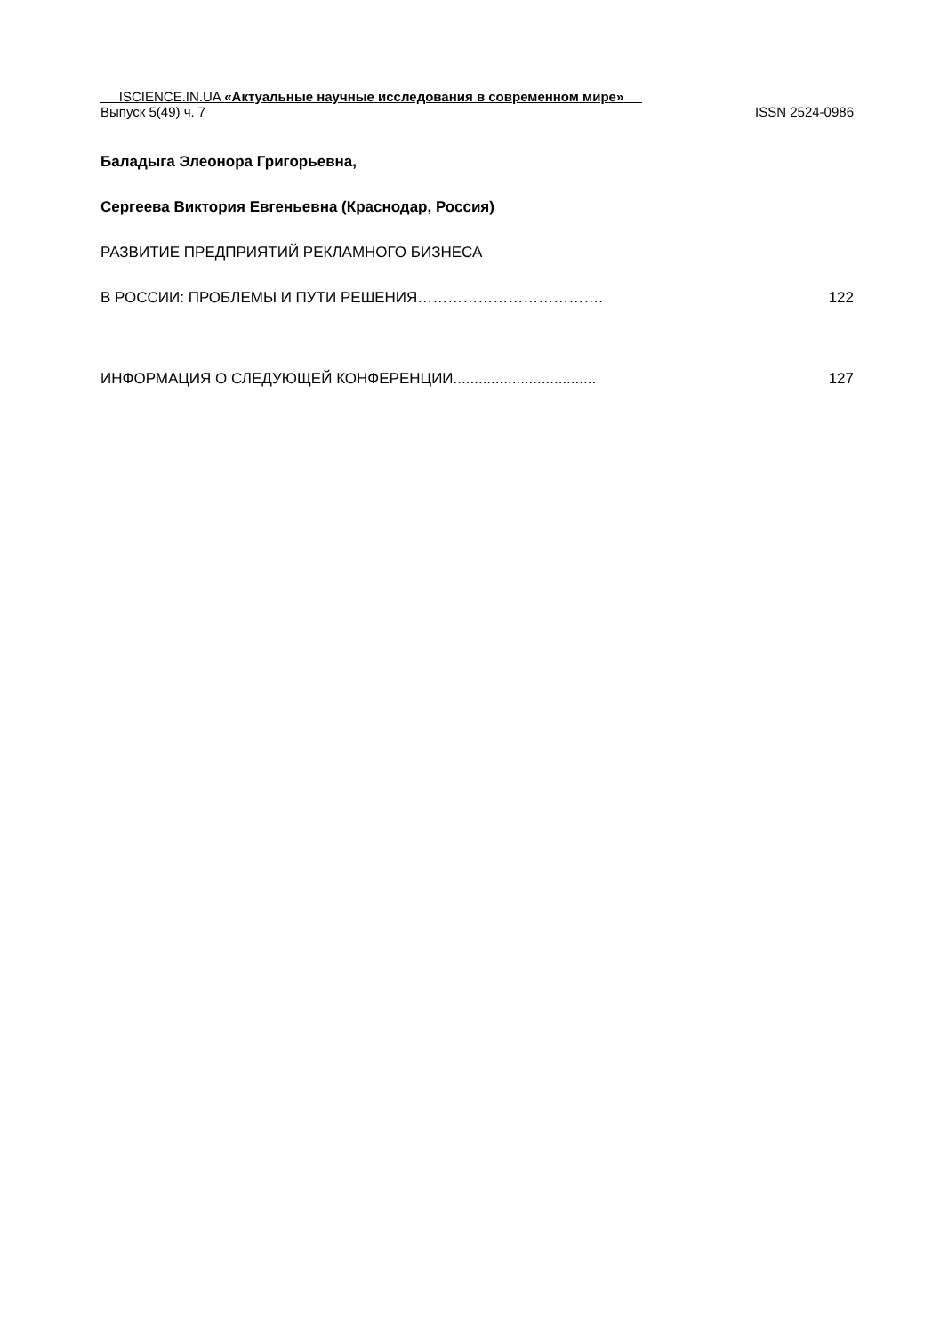ISCIENCE.IN.UA «Актуальные научные исследования в современном мире»
Выпуск 5(49) ч. 7 ISSN 2524-0986
Баладыга Элеонора Григорьевна,
Сергеева Виктория Евгеньевна (Краснодар, Россия)
РАЗВИТИЕ ПРЕДПРИЯТИЙ РЕКЛАМНОГО БИЗНЕСА
В РОССИИ: ПРОБЛЕМЫ И ПУТИ РЕШЕНИЯ……………………………….
122
ИНФОРМАЦИЯ О СЛЕДУЮЩЕЙ КОНФЕРЕНЦИИ..................................
127